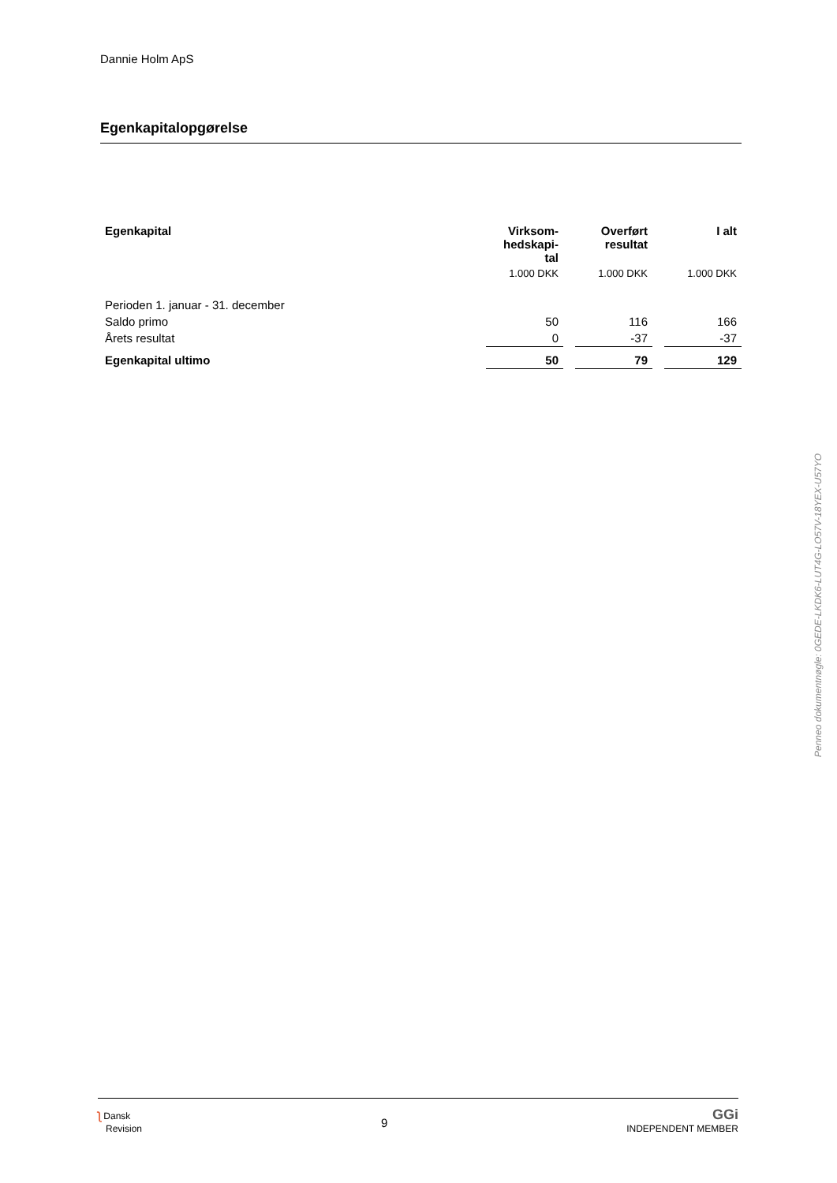Dannie Holm ApS
Egenkapitalopgørelse
| Egenkapital | Virksom- hedskapi- tal | | Overført resultat | | I alt |
| | 1.000 DKK | | 1.000 DKK | | 1.000 DKK |
| Perioden 1. januar - 31. december | | | | | |
| Saldo primo | 50 | | 116 | | 166 |
| Årets resultat | 0 | | -37 | | -37 |
| Egenkapital ultimo | 50 | | 79 | | 129 |
Penneo dokumentnøgle: 0GEDE-LKDK6-LUT4G-LO57V-18YEX-U57YO
ʅ Dansk
Revision
9
GGi
INDEPENDENT MEMBER